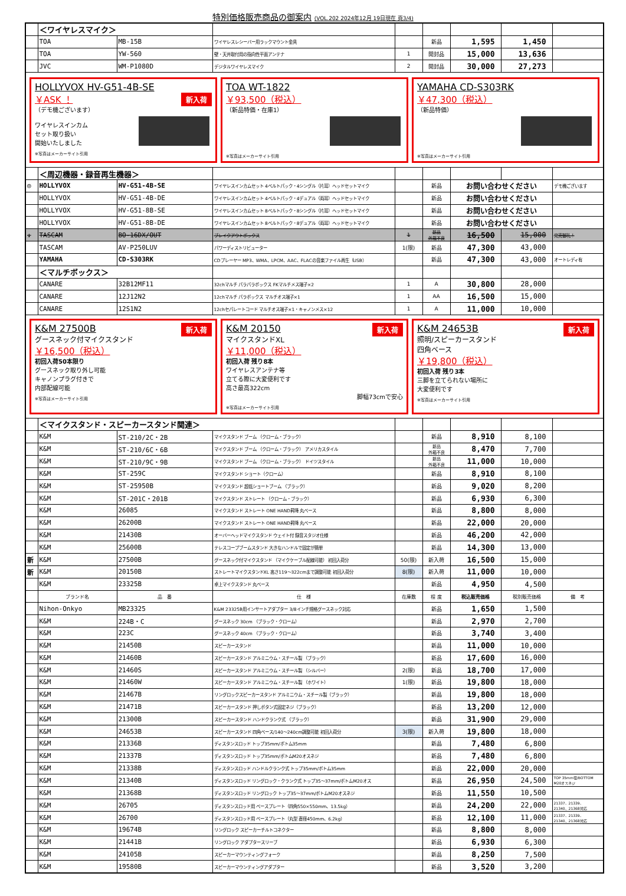特別価格販売商品の御案内 (VOL.202 2024年12月 19日現在 頁3/4)
| | ＜ワイヤレスマイク＞ | | | | | | | |
| | TOA | MB-15B | ワイヤレスレシーバー用ラックマウント金具 | | 新品 | 1,595 | 1,450 | |
| | TOA | YW-560 | 壁・天井取付用の指向性平面アンテナ | 1 | 開封品 | 15,000 | 13,636 | |
| | JVC | WM-P1080D | デジタルワイヤレスマイク | 2 | 開封品 | 30,000 | 27,273 | |
| HOLLYVOX HV-G51-4B-SE 新入荷 ￥ASK ！ （デモ機ございます） ワイヤレスインカム セット取り扱い 開始いたしました ※写真はメーカーサイト引用 TOA WT-1822 ￥93,500（税込） （新品特価・在庫1） ※写真はメーカーサイト引用 YAMAHA CD-S303RK ￥47,300（税込） （新品特価） ※写真はメーカーサイト引用 | | | | | | | | |
| | ＜周辺機器・録音再生機器＞ | | | | | | | |
| ◎ | HOLLYVOX | HV-G51-4B-SE | ワイヤレスインカムセット 4ベルトパック・4シングル（片耳）ヘッドセットマイク | | 新品 | お問い合わせください | | デモ機ございます |
| | HOLLYVOX | HV-G51-4B-DE | ワイヤレスインカムセット 4ベルトパック・4デュアル（両耳）ヘッドセットマイク | | 新品 | お問い合わせください | | |
| | HOLLYVOX | HV-G51-8B-SE | ワイヤレスインカムセット 8ベルトパック・8シングル（片耳）ヘッドセットマイク | | 新品 | お問い合わせください | | |
| | HOLLYVOX | HV-G51-8B-DE | ワイヤレスインカムセット 8ベルトパック・8デュアル（両耳）ヘッドセットマイク | | 新品 | お問い合わせください | | |
| ↓ | TASCAM | BO-16DX/OUT | ブレイクアウトボックス | 1 | 新品 外箱不良 | 16,500 | 15,000 | 完売御礼！ |
| | TASCAM | AV-P250LUV | パワーディストリビューター | 1(限) | 新品 | 47,300 | 43,000 | |
| | YAMAHA | CD-S303RK | CDプレーヤー MP3、WMA、LPCM、AAC、FLACの音楽ファイル再生（USB） | | 新品 | 47,300 | 43,000 | オートレディ有 |
| | ＜マルチボックス＞ | | | | | | | |
| | CANARE | 32B12MF11 | 32chマルチ パラパラボックス FKマルチメス端子×2 | 1 | A | 30,800 | 28,000 | |
| | CANARE | 12J12N2 | 12chマルチ パラボックス マルチオス端子×1 | 1 | AA | 16,500 | 15,000 | |
| | CANARE | 12S1N2 | 12chセパレートコード マルチオス端子×1・キャノンメス×12 | 1 | A | 11,000 | 10,000 | |
| 新入荷 K&M 27500B グースネック付マイクスタンド ￥16,500（税込） 初回入荷50本限り グースネック取り外し可能 キャノンプラグ付きで 内部配線可能 ※写真はメーカーサイト引用 新入荷 K&M 20150 マイクスタンドXL ￥11,000（税込） 初回入荷 残り8本 ワイヤレスアンテナ等 立てる際に大変便利です 高さ最高322cm 脚幅73cmで安心 ※写真はメーカーサイト引用 新入荷 K&M 24653B 照明/スピーカースタンド 四角ベース ￥19,800（税込） 初回入荷 残り3本 三脚を立てられない場所に 大変便利です ※写真はメーカーサイト引用 | | | | | | | | |
| | ＜マイクスタンド・スピーカースタンド関連＞ | | | | | | | |
| | K&M | ST-210/2C・2B | マイクスタンド ブーム （クローム・ブラック） | | 新品 | 8,910 | 8,100 | |
| | K&M | ST-210/6C・6B | マイクスタンド ブーム （クローム・ブラック） アメリカスタイル | | 新品 外箱不良 | 8,470 | 7,700 | |
| | K&M | ST-210/9C・9B | マイクスタンド ブーム （クローム・ブラック） ドイツスタイル | | 新品 外箱不良 | 11,000 | 10,000 | |
| | K&M | ST-259C | マイクスタンド ショート（クローム） | | 新品 | 8,910 | 8,100 | |
| | K&M | ST-25950B | マイクスタンド 超低ショートブーム （ブラック） | | 新品 | 9,020 | 8,200 | |
| | K&M | ST-201C・201B | マイクスタンド ストレート （クローム・ブラック） | | 新品 | 6,930 | 6,300 | |
| | K&M | 26085 | マイクスタンド ストレート ONE HAND昇降 丸ベース | | 新品 | 8,800 | 8,000 | |
| | K&M | 26200B | マイクスタンド ストレート ONE HAND昇降 丸ベース | | 新品 | 22,000 | 20,000 | |
| | K&M | 21430B | オーバーヘッドマイクスタンド ウェイト付 録音スタジオ仕様 | | 新品 | 46,200 | 42,000 | |
| | K&M | 25600B | テレスコープブームスタンド 大きなハンドルで固定が簡単 | | 新品 | 14,300 | 13,000 | |
| 新 | K&M | 27500B | グースネック付マイクスタンド （マイクケーブル配線可能） 初回入荷分 | 50(限) | 新入荷 | 16,500 | 15,000 | |
| 新 | K&M | 20150B | ストレートマイクスタンドXL 高さ119～322cmまで調整可能 初回入荷分 | 8(限) | 新入荷 | 11,000 | 10,000 | |
| | K&M | 23325B | 卓上マイクスタンド 丸ベース | | 新品 | 4,950 | 4,500 | |
| | ブランド名 | 品 番 | 仕 様 | 在庫数 | 程 度 | 税込販売価格 | 税別販売価格 | 備 考 |
| | Nihon-Onkyo | MB23325 | K&M 23325B用インサートアダプター 3/8インチ規格グースネック対応 | | 新品 | 1,650 | 1,500 | |
| | K&M | 224B・C | グースネック 30cm （ブラック・クローム） | | 新品 | 2,970 | 2,700 | |
| | K&M | 223C | グースネック 40cm （ブラック・クローム） | | 新品 | 3,740 | 3,400 | |
| | K&M | 21450B | スピーカースタンド | | 新品 | 11,000 | 10,000 | |
| | K&M | 21460B | スピーカースタンド アルミニウム・スチール製 （ブラック） | | 新品 | 17,600 | 16,000 | |
| | K&M | 21460S | スピーカースタンド アルミニウム・スチール製 （シルバー） | 2(限) | 新品 | 18,700 | 17,000 | |
| | K&M | 21460W | スピーカースタンド アルミニウム・スチール製 （ホワイト） | 1(限) | 新品 | 19,800 | 18,000 | |
| | K&M | 21467B | リングロックスピーカースタンド アルミニウム・スチール製（ブラック） | | 新品 | 19,800 | 18,000 | |
| | K&M | 21471B | スピーカースタンド 押しボタン式固定ネジ（ブラック） | | 新品 | 13,200 | 12,000 | |
| | K&M | 21300B | スピーカースタンド ハンドクランク式 （ブラック） | | 新品 | 31,900 | 29,000 | |
| | K&M | 24653B | スピーカースタンド 四角ベース/140～240cm調整可能 初回入荷分 | 3(限) | 新入荷 | 19,800 | 18,000 | |
| | K&M | 21336B | ディスタンスロッド トップ35mm/ボトム35mm | | 新品 | 7,480 | 6,800 | |
| | K&M | 21337B | ディスタンスロッド トップ35mm/ボトムM20オスネジ | | 新品 | 7,480 | 6,800 | |
| | K&M | 21338B | ディスタンスロッド ハンドルクランク式 トップ35mm/ボトム35mm | | 新品 | 22,000 | 20,000 | |
| | K&M | 21340B | ディスタンスロッド リングロック・クランク式 トップ35～37mm/ボトムM20オス | | 新品 | 26,950 | 24,500 | TOP 35mm径/BOTTOM M20オスネジ |
| | K&M | 21368B | ディスタンスロッド リングロック トップ35～37mm/ボトムM20オスネジ | | 新品 | 11,550 | 10,500 | |
| | K&M | 26705 | ディスタンスロッド用 ベースプレート（四角550×550mm、13.5kg） | | 新品 | 24,200 | 22,000 | 21337、21339、 21340、21368対応 |
| | K&M | 26700 | ディスタンスロッド用 ベースプレート（丸型 直径450mm、6.2kg） | | 新品 | 12,100 | 11,000 | 21337、21339、 21340、21368対応 |
| | K&M | 19674B | リングロック スピーカーチルトコネクター | | 新品 | 8,800 | 8,000 | |
| | K&M | 21441B | リングロック アダプタースリーブ | | 新品 | 6,930 | 6,300 | |
| | K&M | 24105B | スピーカーマウンティングフォーク | | 新品 | 8,250 | 7,500 | |
| | K&M | 19580B | スピーカーマウンティングアダプター | | 新品 | 3,520 | 3,200 | |